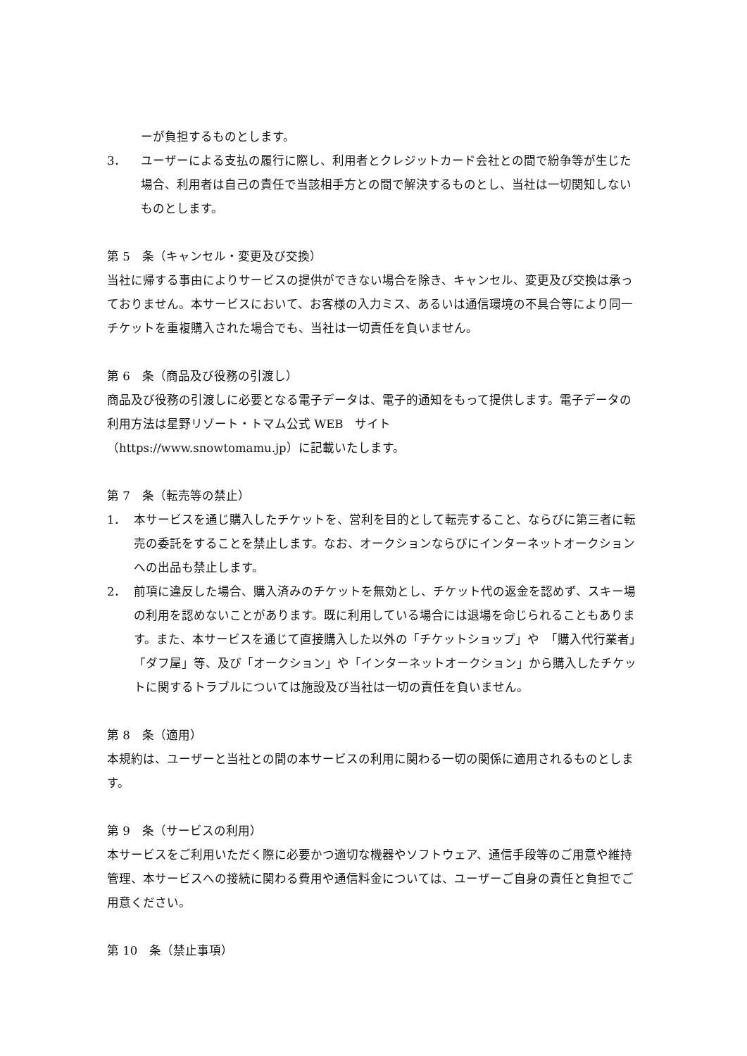ーが負担するものとします。
3． ユーザーによる支払の履行に際し、利用者とクレジットカード会社との間で紛争等が生じた場合、利用者は自己の責任で当該相手方との間で解決するものとし、当社は一切関知しないものとします。
第 5　条（キャンセル・変更及び交換）
当社に帰する事由によりサービスの提供ができない場合を除き、キャンセル、変更及び交換は承っておりません。本サービスにおいて、お客様の入力ミス、あるいは通信環境の不具合等により同一チケットを重複購入された場合でも、当社は一切責任を負いません。
第 6　条（商品及び役務の引渡し）
商品及び役務の引渡しに必要となる電子データは、電子的通知をもって提供します。電子データの利用方法は星野リゾート・トマム公式 WEB　サイト
（https://www.snowtomamu.jp）に記載いたします。
第 7　条（転売等の禁止）
1． 本サービスを通じ購入したチケットを、営利を目的として転売すること、ならびに第三者に転売の委託をすることを禁止します。なお、オークションならびにインターネットオークションへの出品も禁止します。
2． 前項に違反した場合、購入済みのチケットを無効とし、チケット代の返金を認めず、スキー場の利用を認めないことがあります。既に利用している場合には退場を命じられることもあります。また、本サービスを通じて直接購入した以外の「チケットショップ」や　「購入代行業者」「ダフ屋」等、及び「オークション」や「インターネットオークション」から購入したチケットに関するトラブルについては施設及び当社は一切の責任を負いません。
第 8　条（適用）
本規約は、ユーザーと当社との間の本サービスの利用に関わる一切の関係に適用されるものとします。
第 9　条（サービスの利用）
本サービスをご利用いただく際に必要かつ適切な機器やソフトウェア、通信手段等のご用意や維持管理、本サービスへの接続に関わる費用や通信料金については、ユーザーご自身の責任と負担でご用意ください。
第 10　条（禁止事項）